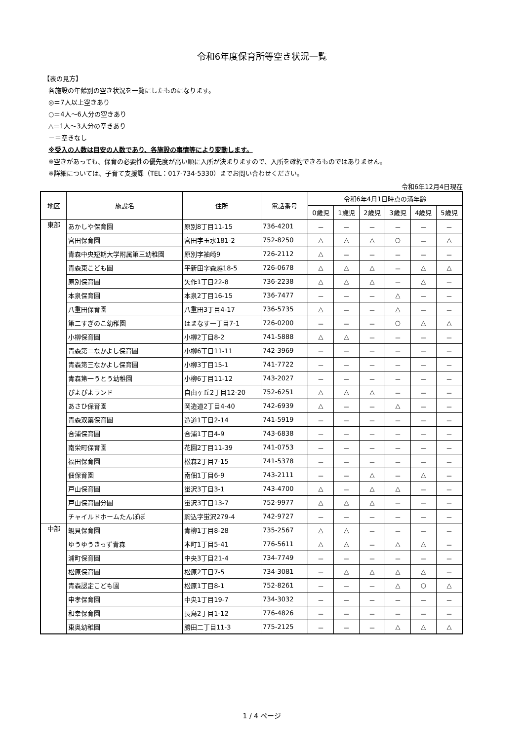令和6年度保育所等空き状況一覧
【表の見方】
各施設の年齢別の空き状況を一覧にしたものになります。
◎＝7人以上空きあり
○＝4人～6人分の空きあり
△＝1人～3人分の空きあり
－＝空きなし
※受入の人数は目安の人数であり、各施設の事情等により変動します。
※空きがあっても、保育の必要性の優先度が高い順に入所が決まりますので、入所を確約できるものではありません。
※詳細については、子育て支援課（TEL：017-734-5330）までお問い合わせください。
令和6年12月4日現在
| 地区 | 施設名 | 住所 | 電話番号 | 令和6年4月1日時点の満年齢 | | | | | |
| --- | --- | --- | --- | --- | --- | --- | --- | --- | --- |
| | | | | 0歳児 | 1歳児 | 2歳児 | 3歳児 | 4歳児 | 5歳児 |
| 東部 | あかしや保育園 | 原別8丁目11-15 | 736-4201 | － | － | － | － | － | － |
| | 宮田保育園 | 宮田字玉水181-2 | 752-8250 | △ | △ | △ | ○ | － | △ |
| | 青森中央短期大学附属第三幼稚園 | 原別字袖崎9 | 726-2112 | △ | － | － | － | － | － |
| | 青森東こども園 | 平新田字森越18-5 | 726-0678 | △ | △ | △ | － | △ | △ |
| | 原別保育園 | 矢作1丁目22-8 | 736-2238 | △ | △ | △ | － | △ | － |
| | 本泉保育園 | 本泉2丁目16-15 | 736-7477 | － | － | － | △ | － | － |
| | 八重田保育園 | 八重田3丁目4-17 | 736-5735 | △ | － | － | △ | － | － |
| | 第二すぎのこ幼稚園 | はまなす一丁目7-1 | 726-0200 | － | － | － | ○ | △ | △ |
| | 小柳保育園 | 小柳2丁目8-2 | 741-5888 | △ | △ | － | － | － | － |
| | 青森第二なかよし保育園 | 小柳6丁目11-11 | 742-3969 | － | － | － | － | － | － |
| | 青森第三なかよし保育園 | 小柳3丁目15-1 | 741-7722 | － | － | － | － | － | － |
| | 青森第一うとう幼稚園 | 小柳6丁目11-12 | 743-2027 | － | － | － | － | － | － |
| | ぴよぴよランド | 自由ヶ丘2丁目12-20 | 752-6251 | △ | △ | △ | － | － | － |
| | あさひ保育園 | 岡造道2丁目4-40 | 742-6939 | △ | － | － | △ | － | － |
| | 青森双葉保育園 | 造道1丁目2-14 | 741-5919 | － | － | － | － | － | － |
| | 合浦保育園 | 合浦1丁目4-9 | 743-6838 | － | － | － | － | － | － |
| | 南栄町保育園 | 花園2丁目11-39 | 741-0753 | － | － | － | － | － | － |
| | 福田保育園 | 松森2丁目7-15 | 741-5378 | － | － | － | － | － | － |
| | 佃保育園 | 南佃1丁目6-9 | 743-2111 | － | － | △ | － | △ | － |
| | 戸山保育園 | 蛍沢3丁目3-1 | 743-4700 | △ | － | △ | △ | － | － |
| | 戸山保育園分園 | 蛍沢3丁目13-7 | 752-9977 | △ | △ | △ | － | － | － |
| | チャイルドホームたんぽぽ | 駒込字蛍沢279-4 | 742-9727 | － | － | － | － | － | － |
| 中部 | 蜆貝保育園 | 青柳1丁目8-28 | 735-2567 | △ | △ | － | － | － | － |
| | ゆうゆうきっず青森 | 本町1丁目5-41 | 776-5611 | △ | △ | － | △ | △ | － |
| | 浦町保育園 | 中央3丁目21-4 | 734-7749 | － | － | － | － | － | － |
| | 松原保育園 | 松原2丁目7-5 | 734-3081 | － | △ | △ | △ | △ | － |
| | 青森認定こども園 | 松原1丁目8-1 | 752-8261 | － | － | － | △ | ○ | △ |
| | 申孝保育園 | 中央1丁目19-7 | 734-3032 | － | － | － | － | － | － |
| | 和幸保育園 | 長島2丁目1-12 | 776-4826 | － | － | － | － | － | － |
| | 東奥幼稚園 | 勝田二丁目11-3 | 775-2125 | － | － | － | △ | △ | △ |
1 / 4 ページ